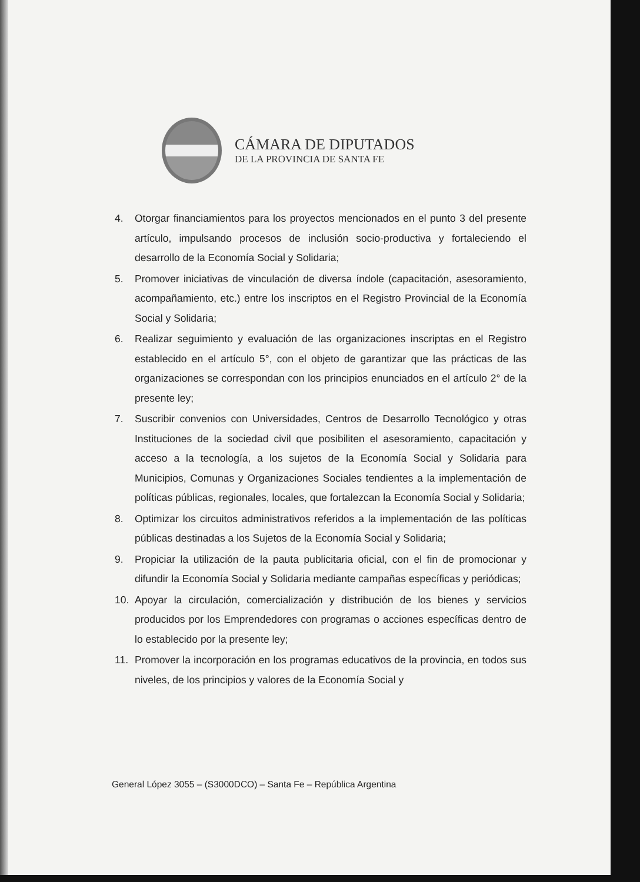CÁMARA DE DIPUTADOS
DE LA PROVINCIA DE SANTA FE
4. Otorgar financiamientos para los proyectos mencionados en el punto 3 del presente artículo, impulsando procesos de inclusión socio-productiva y fortaleciendo el desarrollo de la Economía Social y Solidaria;
5. Promover iniciativas de vinculación de diversa índole (capacitación, asesoramiento, acompañamiento, etc.) entre los inscriptos en el Registro Provincial de la Economía Social y Solidaria;
6. Realizar seguimiento y evaluación de las organizaciones inscriptas en el Registro establecido en el artículo 5°, con el objeto de garantizar que las prácticas de las organizaciones se correspondan con los principios enunciados en el artículo 2° de la presente ley;
7. Suscribir convenios con Universidades, Centros de Desarrollo Tecnológico y otras Instituciones de la sociedad civil que posibiliten el asesoramiento, capacitación y acceso a la tecnología, a los sujetos de la Economía Social y Solidaria para Municipios, Comunas y Organizaciones Sociales tendientes a la implementación de políticas públicas, regionales, locales, que fortalezcan la Economía Social y Solidaria;
8. Optimizar los circuitos administrativos referidos a la implementación de las políticas públicas destinadas a los Sujetos de la Economía Social y Solidaria;
9. Propiciar la utilización de la pauta publicitaria oficial, con el fin de promocionar y difundir la Economía Social y Solidaria mediante campañas específicas y periódicas;
10. Apoyar la circulación, comercialización y distribución de los bienes y servicios producidos por los Emprendedores con programas o acciones específicas dentro de lo establecido por la presente ley;
11. Promover la incorporación en los programas educativos de la provincia, en todos sus niveles, de los principios y valores de la Economía Social y
General López 3055 – (S3000DCO) – Santa Fe – República Argentina